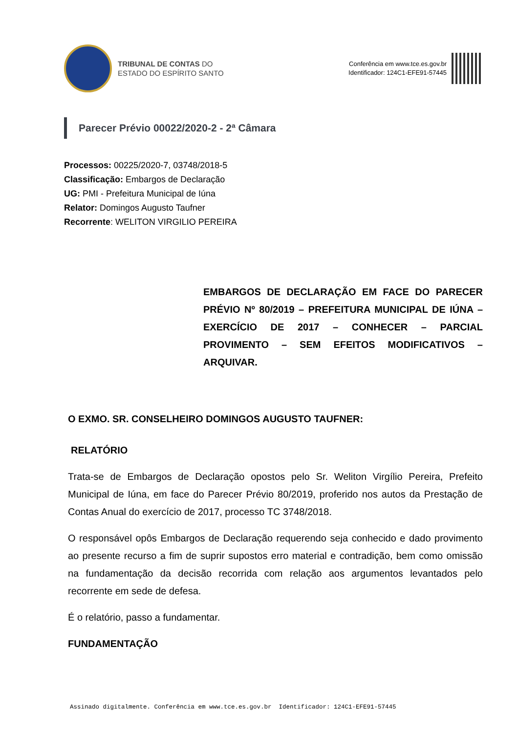TRIBUNAL DE CONTAS DO
ESTADO DO ESPÍRITO SANTO
Conferência em www.tce.es.gov.br
Identificador: 124C1-EFE91-57445
Parecer Prévio 00022/2020-2 - 2ª Câmara
Processos: 00225/2020-7, 03748/2018-5
Classificação: Embargos de Declaração
UG: PMI - Prefeitura Municipal de Iúna
Relator: Domingos Augusto Taufner
Recorrente: WELITON VIRGILIO PEREIRA
EMBARGOS DE DECLARAÇÃO EM FACE DO PARECER PRÉVIO Nº 80/2019 – PREFEITURA MUNICIPAL DE IÚNA – EXERCÍCIO DE 2017 – CONHECER – PARCIAL PROVIMENTO – SEM EFEITOS MODIFICATIVOS – ARQUIVAR.
O EXMO. SR. CONSELHEIRO DOMINGOS AUGUSTO TAUFNER:
RELATÓRIO
Trata-se de Embargos de Declaração opostos pelo Sr. Weliton Virgílio Pereira, Prefeito Municipal de Iúna, em face do Parecer Prévio 80/2019, proferido nos autos da Prestação de Contas Anual do exercício de 2017, processo TC 3748/2018.
O responsável opôs Embargos de Declaração requerendo seja conhecido e dado provimento ao presente recurso a fim de suprir supostos erro material e contradição, bem como omissão na fundamentação da decisão recorrida com relação aos argumentos levantados pelo recorrente em sede de defesa.
É o relatório, passo a fundamentar.
FUNDAMENTAÇÃO
Assinado digitalmente. Conferência em www.tce.es.gov.br Identificador: 124C1-EFE91-57445